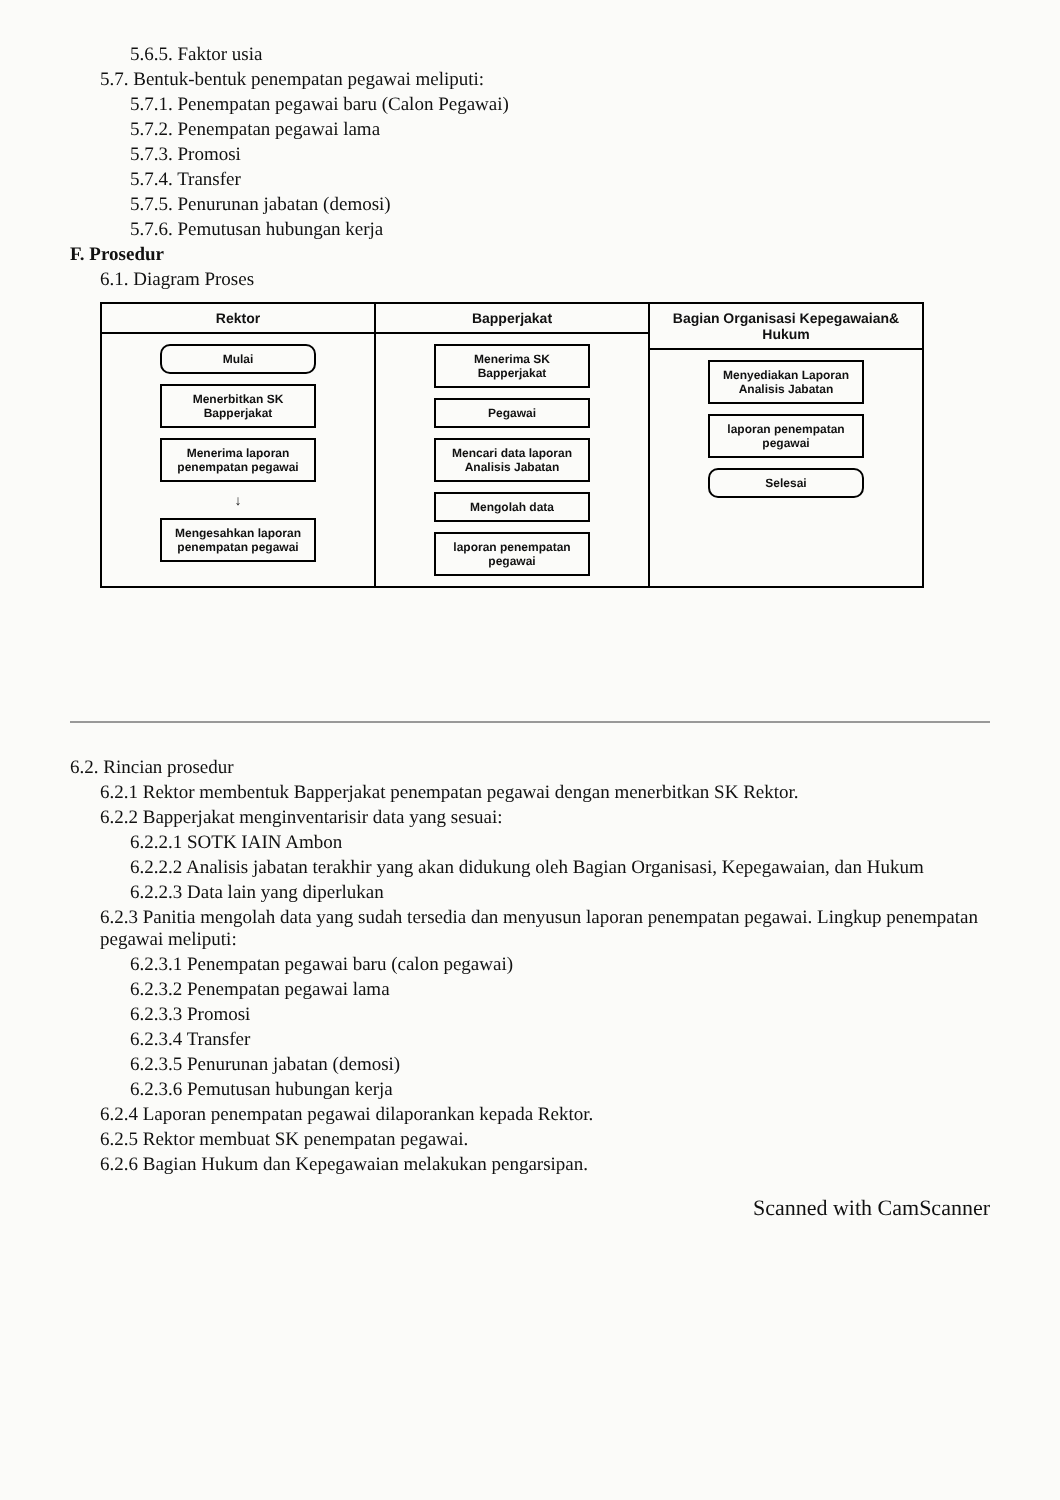5.6.5. Faktor usia
5.7. Bentuk-bentuk penempatan pegawai meliputi:
5.7.1. Penempatan pegawai baru (Calon Pegawai)
5.7.2. Penempatan pegawai lama
5.7.3. Promosi
5.7.4. Transfer
5.7.5. Penurunan jabatan (demosi)
5.7.6. Pemutusan hubungan kerja
F. Prosedur
6.1. Diagram Proses
Rektor
Mulai
Menerbitkan SK Bapperjakat
Menerima laporan penempatan pegawai
↓
Mengesahkan laporan penempatan pegawai
Bapperjakat
Menerima SK Bapperjakat
Pegawai
Mencari data laporan Analisis Jabatan
Mengolah data
laporan penempatan pegawai
Bagian Organisasi Kepegawaian& Hukum
Menyediakan Laporan Analisis Jabatan
laporan penempatan pegawai
Selesai
6.2. Rincian prosedur
6.2.1 Rektor membentuk Bapperjakat penempatan pegawai dengan menerbitkan SK Rektor.
6.2.2 Bapperjakat menginventarisir data yang sesuai:
6.2.2.1 SOTK IAIN Ambon
6.2.2.2 Analisis jabatan terakhir yang akan didukung oleh Bagian Organisasi, Kepegawaian, dan Hukum
6.2.2.3 Data lain yang diperlukan
6.2.3 Panitia mengolah data yang sudah tersedia dan menyusun laporan penempatan pegawai. Lingkup penempatan pegawai meliputi:
6.2.3.1 Penempatan pegawai baru (calon pegawai)
6.2.3.2 Penempatan pegawai lama
6.2.3.3 Promosi
6.2.3.4 Transfer
6.2.3.5 Penurunan jabatan (demosi)
6.2.3.6 Pemutusan hubungan kerja
6.2.4 Laporan penempatan pegawai dilaporankan kepada Rektor.
6.2.5 Rektor membuat SK penempatan pegawai.
6.2.6 Bagian Hukum dan Kepegawaian melakukan pengarsipan.
Scanned with CamScanner